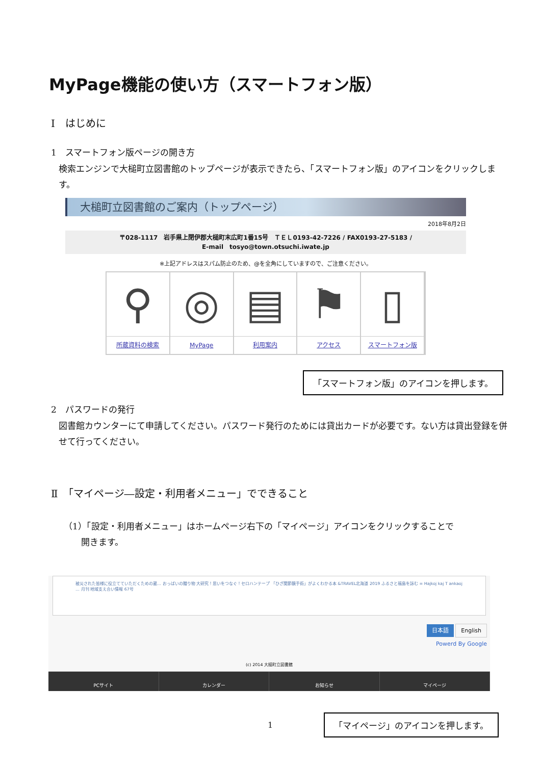MyPage機能の使い方（スマートフォン版）
Ⅰ　はじめに
1　スマートフォン版ページの開き方
検索エンジンで大槌町立図書館のトップページが表示できたら、「スマートフォン版」のアイコンをクリックします。
大槌町立図書館のご案内（トップページ）
2018年8月2日
〒028-1117　岩手県上閉伊郡大槌町末広町1番15号　ＴＥＬ0193-42-7226 / FAX0193-27-5183 /
E-mail　tosyo@town.otsuchi.iwate.jp
※上記アドレスはスパム防止のため、@を全角にしていますので、ご注意ください。
⚲
所蔵資料の検索
◎
MyPage
▤
利用案内
⚑
アクセス
▯
スマートフォン版
「スマートフォン版」のアイコンを押します。
2　パスワードの発行
図書館カウンターにて申請してください。パスワード発行のためには貸出カードが必要です。ない方は貸出登録を併せて行ってください。
Ⅱ　「マイページ―設定・利用者メニュー」でできること
（1）「設定・利用者メニュー」はホームページ右下の「マイページ」アイコンをクリックすることで
　　開きます。
被災された皆様に役立てていただくための蔵… おっぱいの贈り物 大研究！思いをつなぐ！セロハンテープ 「ひざ関節鏡手術」がよくわかる本 &TRAVEL北海道 2019 ふるさと福島を詠む = Hajkoj kaj T ankaoj … 月刊 地域支え合い情報 67号
日本語 English
Powerd By Google
(c) 2014 大槌町立図書館
PCサイト カレンダー お知らせ マイページ
1 「マイページ」のアイコンを押します。